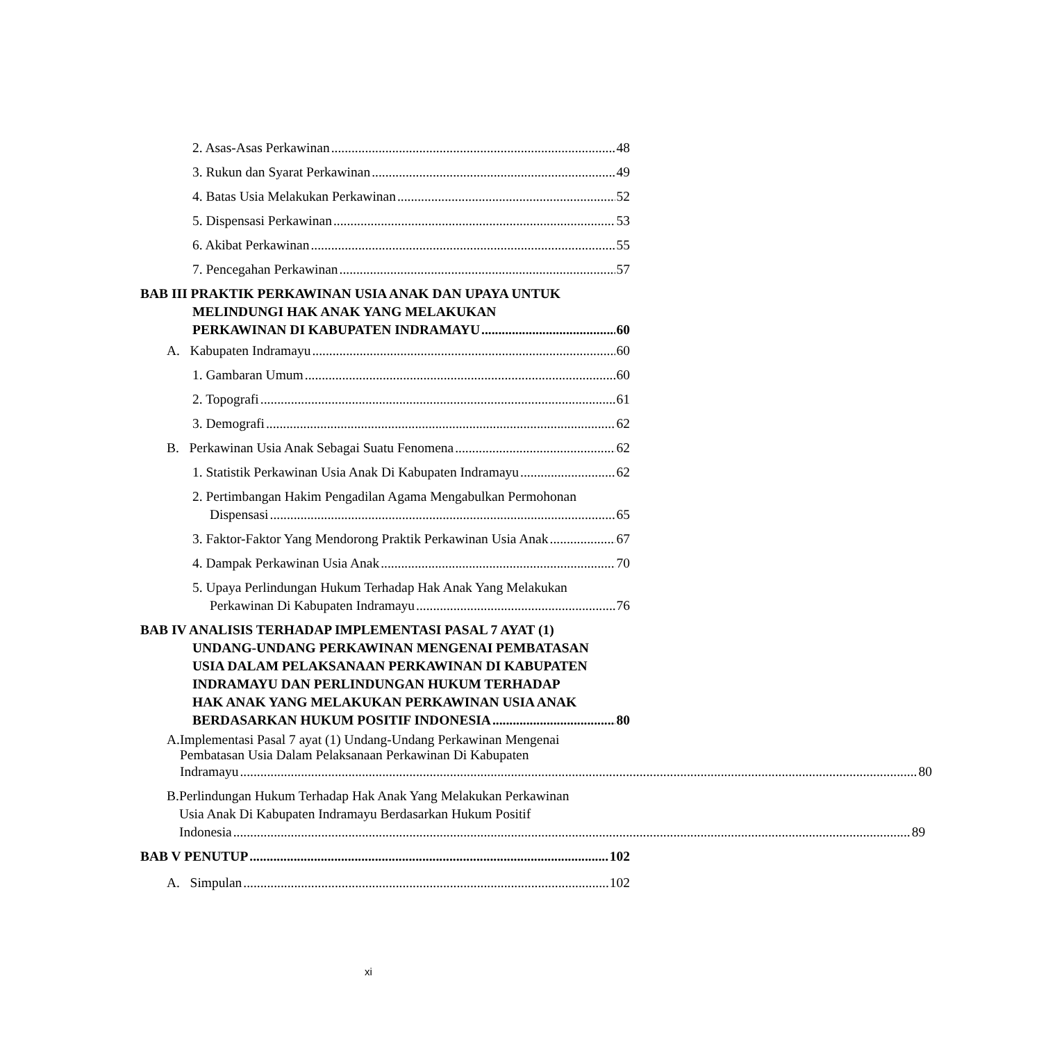2. Asas-Asas Perkawinan 48
3. Rukun dan Syarat Perkawinan 49
4. Batas Usia Melakukan Perkawinan 52
5. Dispensasi Perkawinan 53
6. Akibat Perkawinan 55
7. Pencegahan Perkawinan 57
BAB III PRAKTIK PERKAWINAN USIA ANAK DAN UPAYA UNTUK
MELINDUNGI HAK ANAK YANG MELAKUKAN
PERKAWINAN DI KABUPATEN INDRAMAYU 60
A. Kabupaten Indramayu 60
1. Gambaran Umum 60
2. Topografi 61
3. Demografi 62
B. Perkawinan Usia Anak Sebagai Suatu Fenomena 62
1. Statistik Perkawinan Usia Anak Di Kabupaten Indramayu 62
2. Pertimbangan Hakim Pengadilan Agama Mengabulkan Permohonan
Dispensasi 65
3. Faktor-Faktor Yang Mendorong Praktik Perkawinan Usia Anak 67
4. Dampak Perkawinan Usia Anak 70
5. Upaya Perlindungan Hukum Terhadap Hak Anak Yang Melakukan
Perkawinan Di Kabupaten Indramayu 76
BAB IV ANALISIS TERHADAP IMPLEMENTASI PASAL 7 AYAT (1)
UNDANG-UNDANG PERKAWINAN MENGENAI PEMBATASAN
USIA DALAM PELAKSANAAN PERKAWINAN DI KABUPATEN
INDRAMAYU DAN PERLINDUNGAN HUKUM TERHADAP
HAK ANAK YANG MELAKUKAN PERKAWINAN USIA ANAK
BERDASARKAN HUKUM POSITIF INDONESIA 80
A. Implementasi Pasal 7 ayat (1) Undang-Undang Perkawinan Mengenai
Pembatasan Usia Dalam Pelaksanaan Perkawinan Di Kabupaten
Indramayu 80
B. Perlindungan Hukum Terhadap Hak Anak Yang Melakukan Perkawinan
Usia Anak Di Kabupaten Indramayu Berdasarkan Hukum Positif
Indonesia 89
BAB V PENUTUP 102
A. Simpulan 102
xi